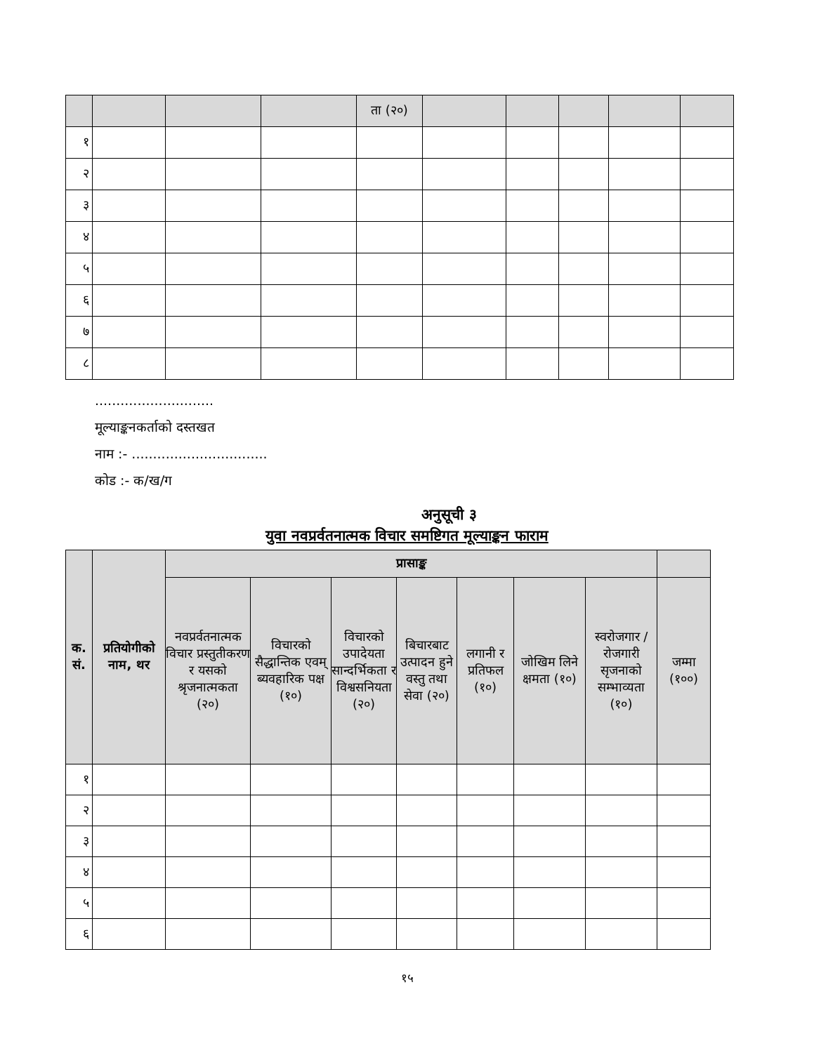| | | | | ता (२०) | | | | | |
| १ | | | | | | | | | |
| २ | | | | | | | | | |
| ३ | | | | | | | | | |
| ४ | | | | | | | | | |
| ५ | | | | | | | | | |
| ६ | | | | | | | | | |
| ७ | | | | | | | | | |
| ८ | | | | | | | | | |
............................
मूल्याङ्कनकर्ताको दस्तखत
नाम :- ................................
कोड :- क/ख/ग
अनुसूची ३
युवा नवप्रर्वतनात्मक विचार समष्टिगत मूल्याङ्कन फाराम
| क. सं. | प्रतियोगीको नाम, थर | प्रासाङ्क | | | | | | | |
| --- | --- | --- | --- | --- | --- | --- | --- | --- | --- |
| | | नवप्रर्वतनात्मक विचार प्रस्तुतीकरण र यसको श्रृजनात्मकता (२०) | विचारको सैद्धान्तिक एवम् ब्यवहारिक पक्ष (१०) | विचारको उपादेयता सान्दर्भिकता र विश्वसनियता (२०) | बिचारबाट उत्पादन हुने वस्तु तथा सेवा (२०) | लगानी र प्रतिफल (१०) | जोखिम लिने क्षमता (१०) | स्वरोजगार /रोजगारी सृजनाको सम्भाव्यता (१०) | जम्मा (१००) |
| १ | | | | | | | | | |
| २ | | | | | | | | | |
| ३ | | | | | | | | | |
| ४ | | | | | | | | | |
| ५ | | | | | | | | | |
| ६ | | | | | | | | | |
१५